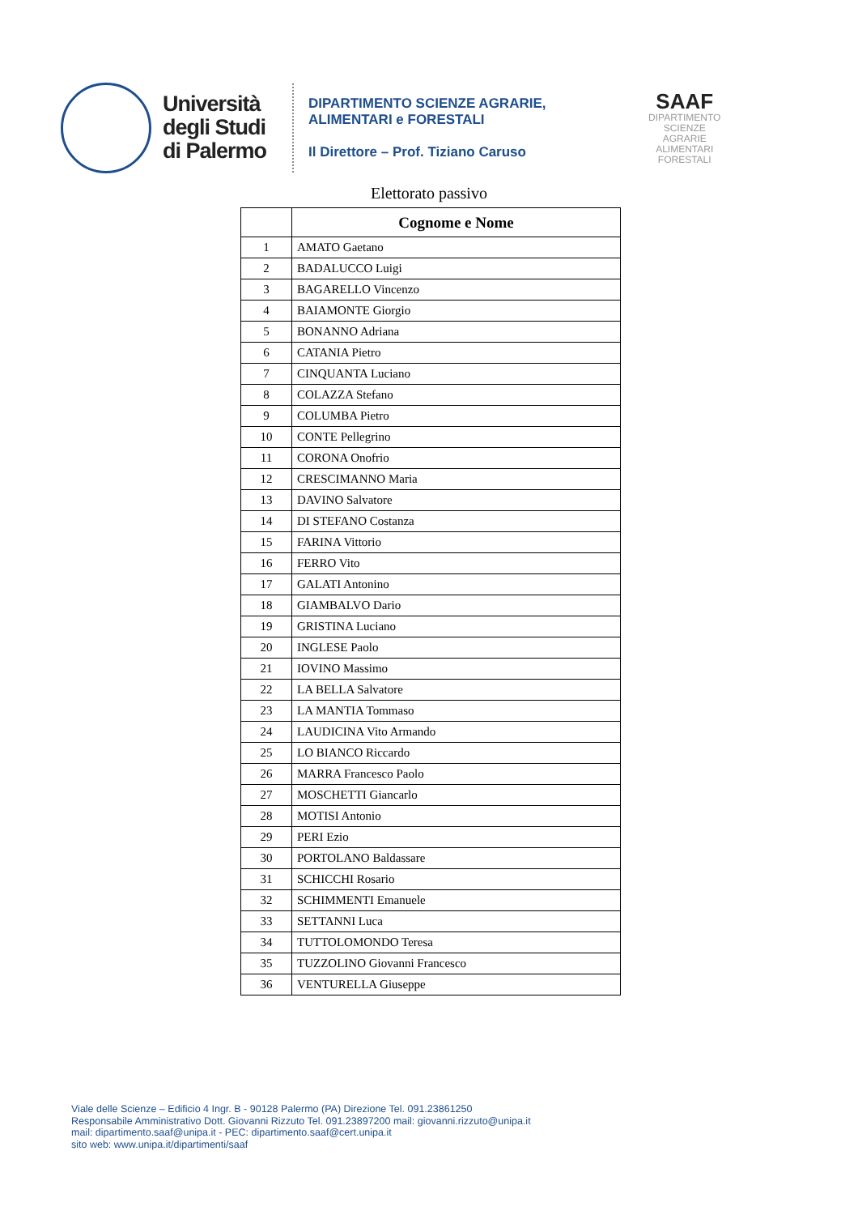Università
degli Studi
di Palermo
DIPARTIMENTO SCIENZE AGRARIE,
ALIMENTARI e FORESTALI
Il Direttore – Prof. Tiziano Caruso
SAAF
DIPARTIMENTO
SCIENZE
AGRARIE
ALIMENTARI
FORESTALI
Elettorato passivo
| | Cognome e Nome |
| --- | --- |
| 1 | AMATO Gaetano |
| 2 | BADALUCCO Luigi |
| 3 | BAGARELLO Vincenzo |
| 4 | BAIAMONTE Giorgio |
| 5 | BONANNO Adriana |
| 6 | CATANIA Pietro |
| 7 | CINQUANTA Luciano |
| 8 | COLAZZA Stefano |
| 9 | COLUMBA Pietro |
| 10 | CONTE Pellegrino |
| 11 | CORONA Onofrio |
| 12 | CRESCIMANNO Maria |
| 13 | DAVINO Salvatore |
| 14 | DI STEFANO Costanza |
| 15 | FARINA Vittorio |
| 16 | FERRO Vito |
| 17 | GALATI Antonino |
| 18 | GIAMBALVO Dario |
| 19 | GRISTINA Luciano |
| 20 | INGLESE Paolo |
| 21 | IOVINO Massimo |
| 22 | LA BELLA Salvatore |
| 23 | LA MANTIA Tommaso |
| 24 | LAUDICINA Vito Armando |
| 25 | LO BIANCO Riccardo |
| 26 | MARRA Francesco Paolo |
| 27 | MOSCHETTI Giancarlo |
| 28 | MOTISI Antonio |
| 29 | PERI Ezio |
| 30 | PORTOLANO Baldassare |
| 31 | SCHICCHI Rosario |
| 32 | SCHIMMENTI Emanuele |
| 33 | SETTANNI Luca |
| 34 | TUTTOLOMONDO Teresa |
| 35 | TUZZOLINO Giovanni Francesco |
| 36 | VENTURELLA Giuseppe |
Viale delle Scienze – Edificio 4 Ingr. B - 90128 Palermo (PA) Direzione Tel. 091.23861250
Responsabile Amministrativo Dott. Giovanni Rizzuto Tel. 091.23897200 mail: giovanni.rizzuto@unipa.it
mail: dipartimento.saaf@unipa.it - PEC: dipartimento.saaf@cert.unipa.it
sito web: www.unipa.it/dipartimenti/saaf